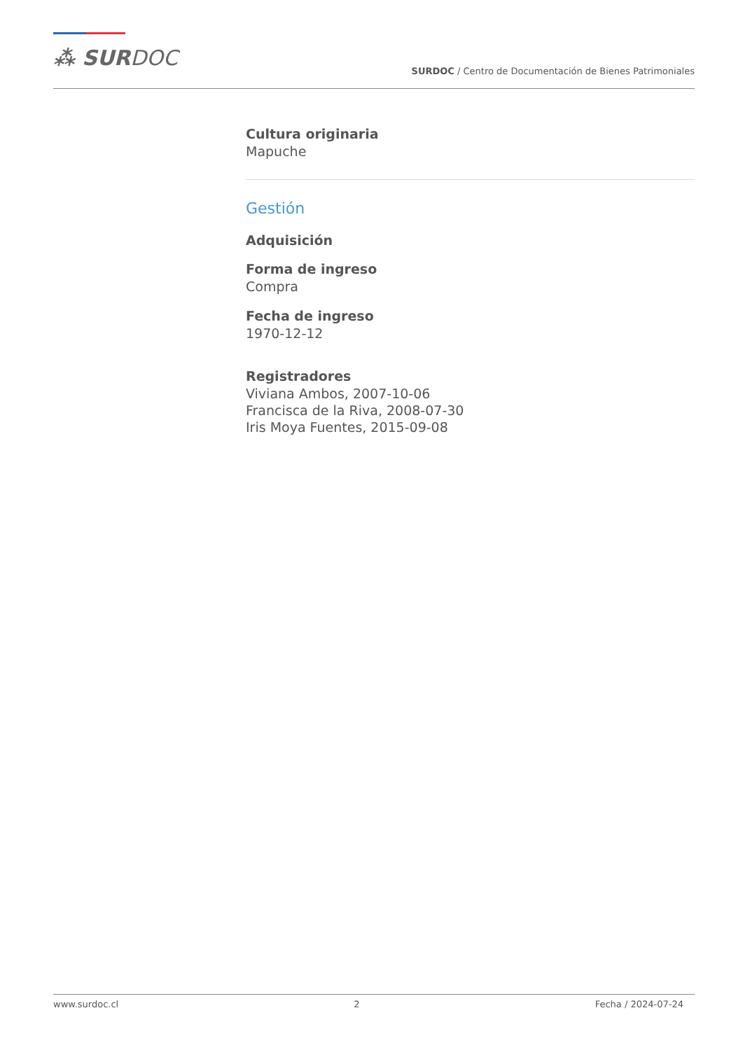⁂ SURDOC
SURDOC / Centro de Documentación de Bienes Patrimoniales
Cultura originaria
Mapuche
Gestión
Adquisición
Forma de ingreso
Compra
Fecha de ingreso
1970-12-12
Registradores
Viviana Ambos, 2007-10-06
Francisca de la Riva, 2008-07-30
Iris Moya Fuentes, 2015-09-08
www.surdoc.cl 2 Fecha / 2024-07-24